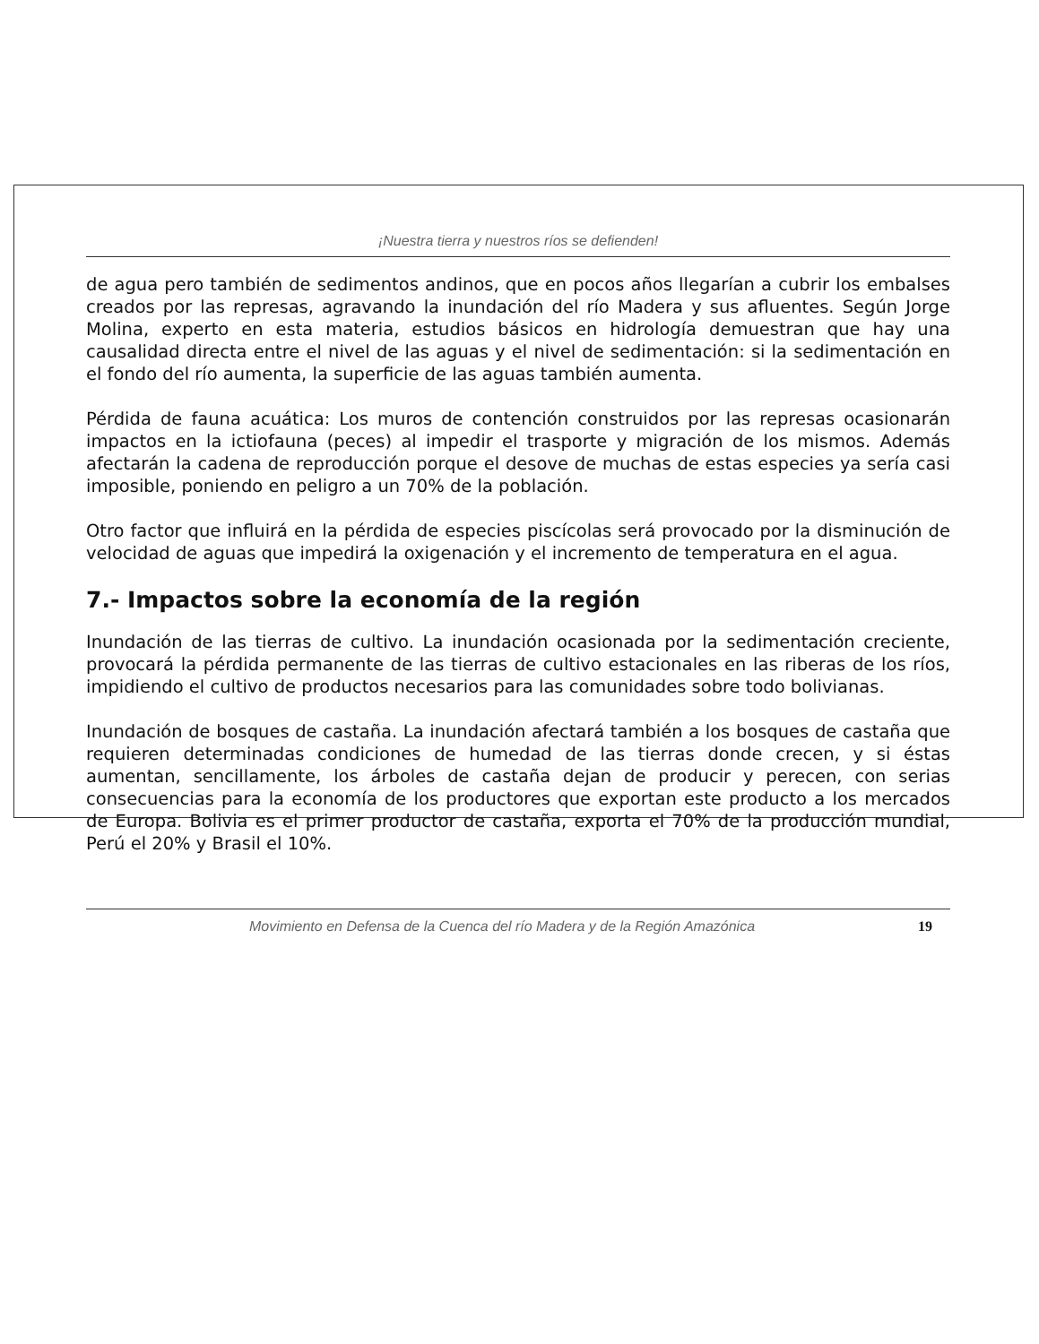¡Nuestra tierra y nuestros ríos se defienden!
de agua pero también de sedimentos andinos, que en pocos años llegarían a cubrir los embalses creados por las represas, agravando la inundación del río Madera y sus afluentes. Según Jorge Molina, experto en esta materia, estudios básicos en hidrología demuestran que hay una causalidad directa entre el nivel de las aguas y el nivel de sedimentación: si la sedimentación en el fondo del río aumenta, la superficie de las aguas también aumenta.
Pérdida de fauna acuática: Los muros de contención construidos por las represas ocasionarán impactos en la ictiofauna (peces) al impedir el trasporte y migración de los mismos. Además afectarán la cadena de reproducción porque el desove de muchas de estas especies ya sería casi imposible, poniendo en peligro a un 70% de la población.
Otro factor que influirá en la pérdida de especies piscícolas será provocado por la disminución de velocidad de aguas que impedirá la oxigenación y el incremento de temperatura en el agua.
7.- Impactos sobre la economía de la región
Inundación de las tierras de cultivo. La inundación ocasionada por la sedimentación creciente, provocará la pérdida permanente de las tierras de cultivo estacionales en las riberas de los ríos, impidiendo el cultivo de productos necesarios para las comunidades sobre todo bolivianas.
Inundación de bosques de castaña. La inundación afectará también a los bosques de castaña que requieren determinadas condiciones de humedad de las tierras donde crecen, y si éstas aumentan, sencillamente, los árboles de castaña dejan de producir y perecen, con serias consecuencias para la economía de los productores que exportan este producto a los mercados de Europa. Bolivia es el primer productor de castaña, exporta el 70% de la producción mundial, Perú el 20% y Brasil el 10%.
Movimiento en Defensa de la Cuenca del río Madera y de la Región Amazónica 19